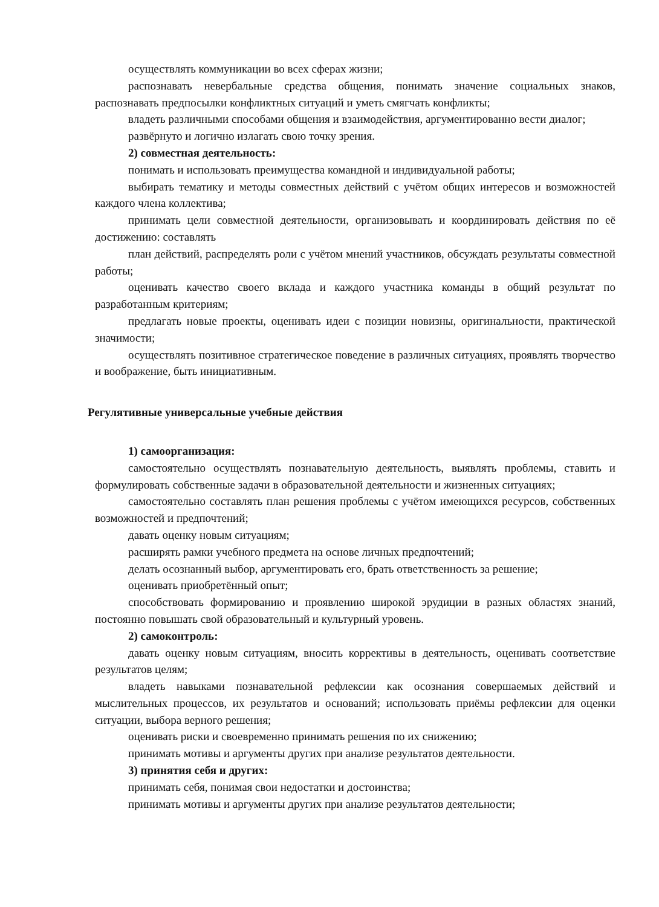осуществлять коммуникации во всех сферах жизни;
распознавать невербальные средства общения, понимать значение социальных знаков, распознавать предпосылки конфликтных ситуаций и уметь смягчать конфликты;
владеть различными способами общения и взаимодействия, аргументированно вести диалог;
развёрнуто и логично излагать свою точку зрения.
2) совместная деятельность:
понимать и использовать преимущества командной и индивидуальной работы;
выбирать тематику и методы совместных действий с учётом общих интересов и возможностей каждого члена коллектива;
принимать цели совместной деятельности, организовывать и координировать действия по её достижению: составлять
план действий, распределять роли с учётом мнений участников, обсуждать результаты совместной работы;
оценивать качество своего вклада и каждого участника команды в общий результат по разработанным критериям;
предлагать новые проекты, оценивать идеи с позиции новизны, оригинальности, практической значимости;
осуществлять позитивное стратегическое поведение в различных ситуациях, проявлять творчество и воображение, быть инициативным.
Регулятивные универсальные учебные действия
1) самоорганизация:
самостоятельно осуществлять познавательную деятельность, выявлять проблемы, ставить и формулировать собственные задачи в образовательной деятельности и жизненных ситуациях;
самостоятельно составлять план решения проблемы с учётом имеющихся ресурсов, собственных возможностей и предпочтений;
давать оценку новым ситуациям;
расширять рамки учебного предмета на основе личных предпочтений;
делать осознанный выбор, аргументировать его, брать ответственность за решение;
оценивать приобретённый опыт;
способствовать формированию и проявлению широкой эрудиции в разных областях знаний, постоянно повышать свой образовательный и культурный уровень.
2) самоконтроль:
давать оценку новым ситуациям, вносить коррективы в деятельность, оценивать соответствие результатов целям;
владеть навыками познавательной рефлексии как осознания совершаемых действий и мыслительных процессов, их результатов и оснований; использовать приёмы рефлексии для оценки ситуации, выбора верного решения;
оценивать риски и своевременно принимать решения по их снижению;
принимать мотивы и аргументы других при анализе результатов деятельности.
3) принятия себя и других:
принимать себя, понимая свои недостатки и достоинства;
принимать мотивы и аргументы других при анализе результатов деятельности;